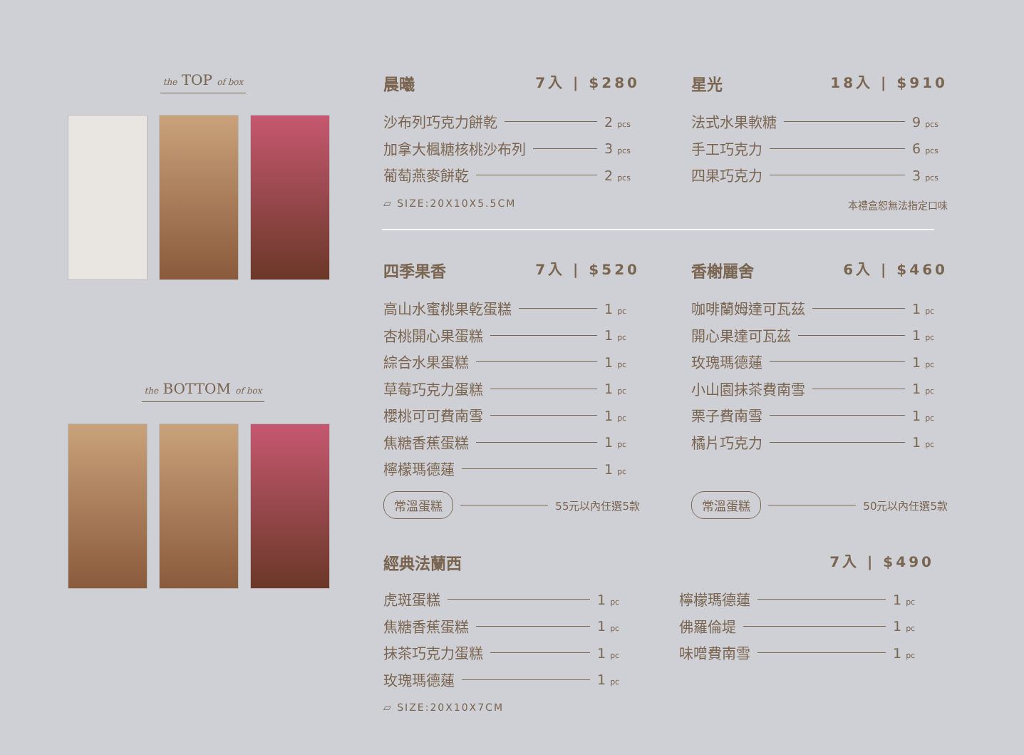the TOP of box
the BOTTOM of box
晨曦 7入 | $280
沙布列巧克力餅乾 2 pcs
加拿大楓糖核桃沙布列 3 pcs
葡萄燕麥餅乾 2 pcs
▱ SIZE:20X10X5.5CM
星光 18入 | $910
法式水果軟糖 9 pcs
手工巧克力 6 pcs
四果巧克力 3 pcs
本禮盒恕無法指定口味
四季果香 7入 | $520
高山水蜜桃果乾蛋糕 1 pc
杏桃開心果蛋糕 1 pc
綜合水果蛋糕 1 pc
草莓巧克力蛋糕 1 pc
櫻桃可可費南雪 1 pc
焦糖香蕉蛋糕 1 pc
檸檬瑪德蓮 1 pc
常溫蛋糕 55元以內任選5款
香榭麗舍 6入 | $460
咖啡蘭姆達可瓦茲 1 pc
開心果達可瓦茲 1 pc
玫瑰瑪德蓮 1 pc
小山園抹茶費南雪 1 pc
栗子費南雪 1 pc
橘片巧克力 1 pc
常溫蛋糕 50元以內任選5款
經典法蘭西 7入 | $490
虎斑蛋糕 1 pc
焦糖香蕉蛋糕 1 pc
抹茶巧克力蛋糕 1 pc
玫瑰瑪德蓮 1 pc
▱ SIZE:20X10X7CM
檸檬瑪德蓮 1 pc
佛羅倫堤 1 pc
味噌費南雪 1 pc